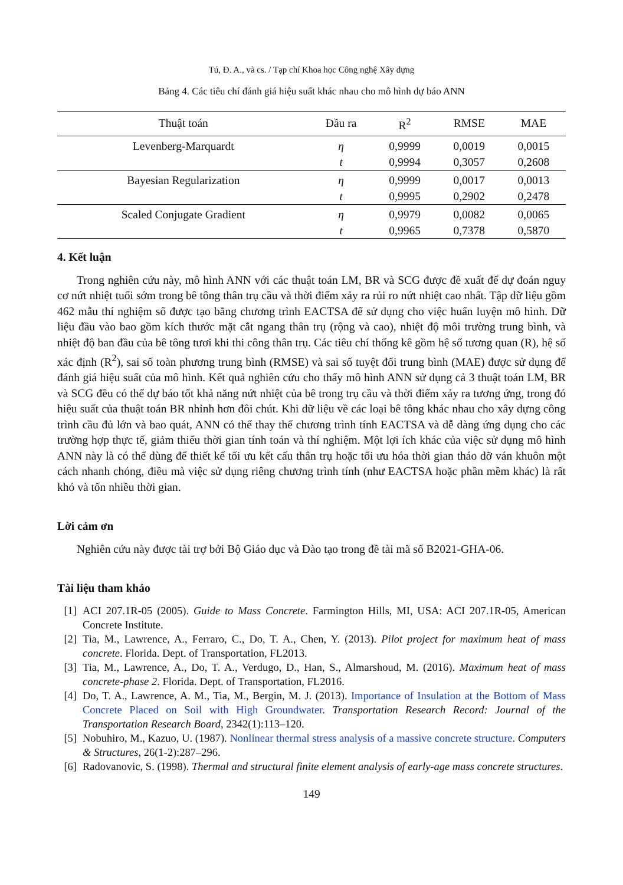Tú, Đ. A., và cs. / Tạp chí Khoa học Công nghệ Xây dựng
Bảng 4. Các tiêu chí đánh giá hiệu suất khác nhau cho mô hình dự báo ANN
| Thuật toán | Đầu ra | R<sup>2</sup> | RMSE | MAE |
| --- | --- | --- | --- | --- |
| Levenberg-Marquardt | η | 0,9999 | 0,0019 | 0,0015 |
| | t | 0,9994 | 0,3057 | 0,2608 |
| Bayesian Regularization | η | 0,9999 | 0,0017 | 0,0013 |
| | t | 0,9995 | 0,2902 | 0,2478 |
| Scaled Conjugate Gradient | η | 0,9979 | 0,0082 | 0,0065 |
| | t | 0,9965 | 0,7378 | 0,5870 |
4. Kết luận
Trong nghiên cứu này, mô hình ANN với các thuật toán LM, BR và SCG được đề xuất để dự đoán nguy cơ nứt nhiệt tuổi sớm trong bê tông thân trụ cầu và thời điểm xảy ra rủi ro nứt nhiệt cao nhất. Tập dữ liệu gồm 462 mẫu thí nghiệm số được tạo bằng chương trình EACTSA để sử dụng cho việc huấn luyện mô hình. Dữ liệu đầu vào bao gồm kích thước mặt cắt ngang thân trụ (rộng và cao), nhiệt độ môi trường trung bình, và nhiệt độ ban đầu của bê tông tươi khi thi công thân trụ. Các tiêu chí thống kê gồm hệ số tương quan (R), hệ số xác định (R<sup>2</sup>), sai số toàn phương trung bình (RMSE) và sai số tuyệt đối trung bình (MAE) được sử dụng để đánh giá hiệu suất của mô hình. Kết quả nghiên cứu cho thấy mô hình ANN sử dụng cả 3 thuật toán LM, BR và SCG đều có thể dự báo tốt khả năng nứt nhiệt của bê trong trụ cầu và thời điểm xảy ra tương ứng, trong đó hiệu suất của thuật toán BR nhỉnh hơn đôi chút. Khi dữ liệu về các loại bê tông khác nhau cho xây dựng công trình cầu đủ lớn và bao quát, ANN có thể thay thế chương trình tính EACTSA và dễ dàng ứng dụng cho các trường hợp thực tế, giảm thiểu thời gian tính toán và thí nghiệm. Một lợi ích khác của việc sử dụng mô hình ANN này là có thể dùng để thiết kế tối ưu kết cấu thân trụ hoặc tối ưu hóa thời gian tháo dỡ ván khuôn một cách nhanh chóng, điều mà việc sử dụng riêng chương trình tính (như EACTSA hoặc phần mềm khác) là rất khó và tốn nhiều thời gian.
Lời cảm ơn
Nghiên cứu này được tài trợ bởi Bộ Giáo dục và Đào tạo trong đề tài mã số B2021-GHA-06.
Tài liệu tham khảo
[1] ACI 207.1R-05 (2005). Guide to Mass Concrete. Farmington Hills, MI, USA: ACI 207.1R-05, American Concrete Institute.
[2] Tia, M., Lawrence, A., Ferraro, C., Do, T. A., Chen, Y. (2013). Pilot project for maximum heat of mass concrete. Florida. Dept. of Transportation, FL2013.
[3] Tia, M., Lawrence, A., Do, T. A., Verdugo, D., Han, S., Almarshoud, M. (2016). Maximum heat of mass concrete-phase 2. Florida. Dept. of Transportation, FL2016.
[4] Do, T. A., Lawrence, A. M., Tia, M., Bergin, M. J. (2013). Importance of Insulation at the Bottom of Mass Concrete Placed on Soil with High Groundwater. Transportation Research Record: Journal of the Transportation Research Board, 2342(1):113–120.
[5] Nobuhiro, M., Kazuo, U. (1987). Nonlinear thermal stress analysis of a massive concrete structure. Computers & Structures, 26(1-2):287–296.
[6] Radovanovic, S. (1998). Thermal and structural finite element analysis of early-age mass concrete structures.
149